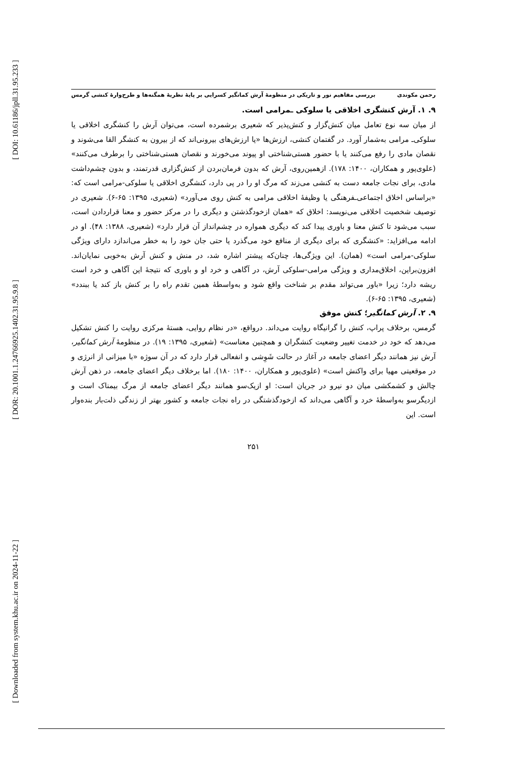[ DOI: 10.61186/jpll.31.95.233 ]
[ DOR: 20.1001.1.24766925.1402.31.95.9.8 ]
[ Downloaded from system.khu.ac.ir on 2024-11-22 ]
رحمن مکوندی بررسی مفاهیم نور و تاریکی در منظومهٔ آرش کمانگیر کسرایی بر پایهٔ نظریهٔ همگنه‌ها و طرح‌وارهٔ کنشی گرمس
۹. ۱. آرش کنشگری اخلاقی یا سلوکی ـمرامی است.
از میان سه نوع تعامل میان کنش‌گزار و کنش‌پذیر که شعیری برشمرده است، می‌توان آرش را کنشگری اخلاقی یا سلوکی‌ـ مرامی به‌شمار آورد. در گفتمان کنشی، ارزش‌ها «یا ارزش‌های بیرونی‌اند که از بیرون به کنشگر القا می‌شوند و نقصان مادی را رفع می‌کنند یا با حضور هستی‌شناختی او پیوند می‌خورند و نقصان هستی‌شناختی را برطرف می‌کنند» (علوی‌پور و همکاران، ۱۴۰۰: ۱۷۸). ازهمین‌روی، آرش که بدون فرمان‌بردن از کنش‌گزاری قدرتمند، و بدون چشم‌داشت مادی، برای نجات جامعه دست به کنشی می‌زند که مرگ او را در پی دارد، کنشگری اخلاقی یا سلوکی-مرامی است که: «براساس اخلاق اجتماعی‌ـفرهنگی یا وظیفهٔ اخلاقی مرامی به کنش روی می‌آورد» (شعیری، ۱۳۹۵: ۶۵-۶). شعیری در توصیف شخصیت اخلاقی می‌نویسد: اخلاق که «همان ازخودگذشتن و دیگری را در مرکز حضور و معنا قراردادن است، سبب می‌شود تا کنش معنا و باوری پیدا کند که دیگری همواره در چشم‌انداز آن قرار دارد» (شعیری، ۱۳۸۸: ۴۸). او در ادامه می‌افزاید: «کنشگری که برای دیگری از منافع خود می‌گذرد یا حتی جان خود را به خطر می‌اندازد دارای ویژگی سلوکی-مرامی است» (همان). این ویژگی‌ها، چنان‌که پیشتر اشاره شد، در منش و کنش آرش به‌خوبی نمایان‌اند. افزون‌براین، اخلاق‌مداری و ویژگی مرامی-سلوکی آرش، در آگاهی و خرد او و باوری که نتیجهٔ این آگاهی و خرد است ریشه دارد؛ زیرا «باور می‌تواند مقدم بر شناخت واقع شود و به‌واسطهٔ همین تقدم راه را بر کنش باز کند یا ببندد» (شعیری، ۱۳۹۵: ۶۵-۶).
۹. ۲. آرش کمانگیر؛ کنش موفق
گرمس، برخلاف پراپ، کنش را گرانیگاه روایت می‌داند. درواقع، «در نظام روایی، هستهٔ مرکزی روایت را کنش تشکیل می‌دهد که خود در خدمت تغییر وضعیت کنشگران و همچنین معناست» (شعیری، ۱۳۹۵: ۱۹). در منظومهٔ آرش کمانگیر، آرش نیز همانند دیگر اعضای جامعه در آغاز در حالت شَوِشی و انفعالی قرار دارد که در آن سوژه «با میزانی از انرژی و در موقعیتی مهیا برای واکنش است» (علوی‌پور و همکاران، ۱۴۰۰: ۱۸۰). اما برخلاف دیگر اعضای جامعه، در ذهن آرش چالش و کشمکشی میان دو نیرو در جریان است: او ازیک‌سو همانند دیگر اعضای جامعه از مرگ بیمناک است و ازدیگرسو به‌واسطهٔ خرد و آگاهی می‌داند که ازخودگذشتگی در راه نجات جامعه و کشور بهتر از زندگی ذلت‌بار بنده‌وار است. این
۲۵۱